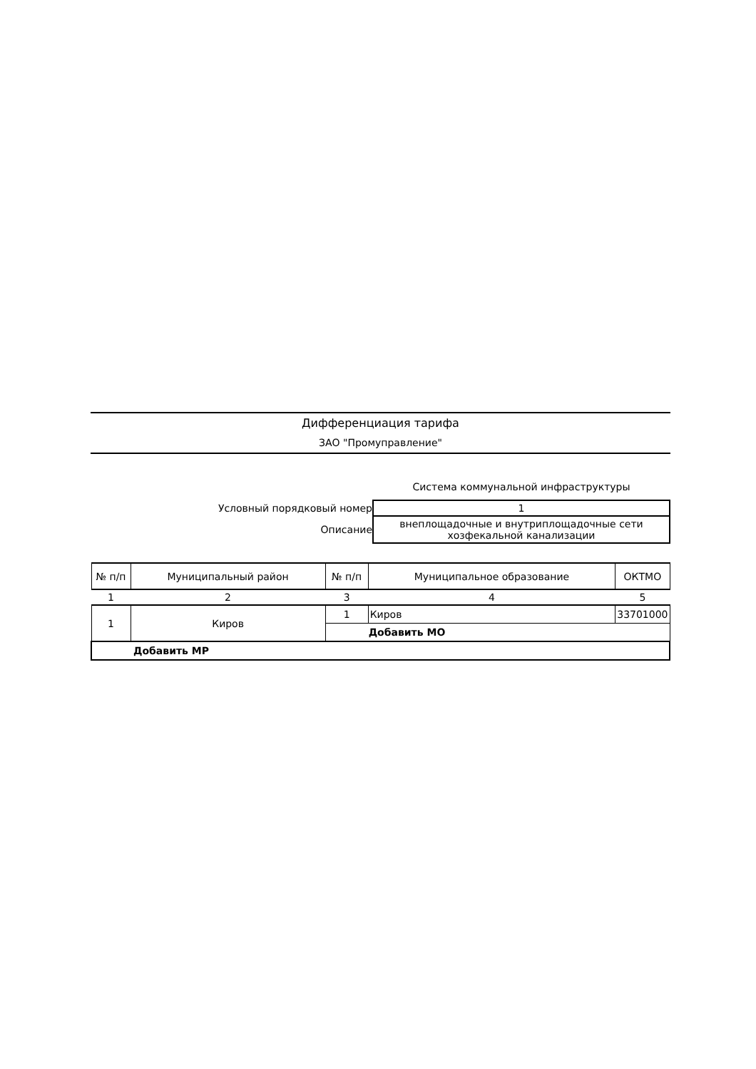Дифференциация тарифа
ЗАО "Промуправление"
Система коммунальной инфраструктуры
| Условный порядковый номер | 1 |
| Описание | внеплощадочные и внутриплощадочные сети хозфекальной канализации |
| № п/п | Муниципальный район | № п/п | Муниципальное образование | ОКТМО |
| --- | --- | --- | --- | --- |
| 1 | 2 | 3 | 4 | 5 |
| 1 | Киров | 1 | Киров | 33701000 |
| | | Добавить МО | | |
| Добавить МР | | | | |